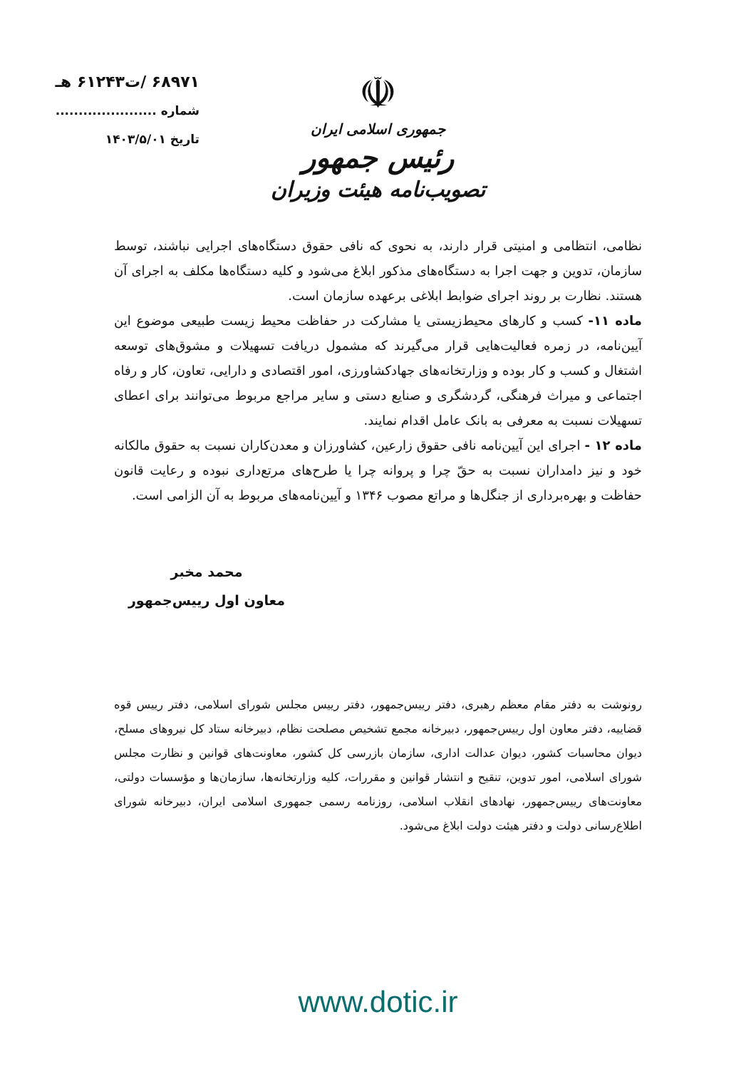☫
جمهوری اسلامی ایران
رئیس جمهور
تصویب‌نامه هیئت وزیران
۶۸۹۷۱ /ت۶۱۲۴۳ هـ
شماره ......................
تاریخ ۱۴۰۳/۵/۰۱
نظامی، انتظامی و امنیتی قرار دارند، به نحوی که نافی حقوق دستگاه‌های اجرایی نباشند، توسط سازمان، تدوین و جهت اجرا به دستگاه‌های مذکور ابلاغ می‌شود و کلیه دستگاه‌ها مکلف به اجرای آن هستند. نظارت بر روند اجرای ضوابط ابلاغی برعهده سازمان است.
ماده ۱۱- کسب و کارهای محیط‌زیستی یا مشارکت در حفاظت محیط زیست طبیعی موضوع این آیین‌نامه، در زمره فعالیت‌هایی قرار می‌گیرند که مشمول دریافت تسهیلات و مشوق‌های توسعه اشتغال و کسب و کار بوده و وزارتخانه‌های جهادکشاورزی، امور اقتصادی و دارایی، تعاون، کار و رفاه اجتماعی و میراث فرهنگی، گردشگری و صنایع دستی و سایر مراجع مربوط می‌توانند برای اعطای تسهیلات نسبت به معرفی به بانک عامل اقدام نمایند.
ماده ۱۲ - اجرای این آیین‌نامه نافی حقوق زارعین، کشاورزان و معدن‌کاران نسبت به حقوق مالکانه خود و نیز دامداران نسبت به حقّ چرا و پروانه چرا یا طرح‌های مرتع‌داری نبوده و رعایت قانون حفاظت و بهره‌برداری از جنگل‌ها و مراتع مصوب ۱۳۴۶ و آیین‌نامه‌های مربوط به آن الزامی است.
محمد مخبر
معاون اول رییس‌جمهور
رونوشت به دفتر مقام معظم رهبری، دفتر رییس‌جمهور، دفتر رییس مجلس شورای اسلامی، دفتر رییس قوه قضاییه، دفتر معاون اول رییس‌جمهور، دبیرخانه مجمع تشخیص مصلحت نظام، دبیرخانه ستاد کل نیروهای مسلح، دیوان محاسبات کشور، دیوان عدالت اداری، سازمان بازرسی کل کشور، معاونت‌های قوانین و نظارت مجلس شورای اسلامی، امور تدوین، تنقیح و انتشار قوانین و مقررات، کلیه وزارتخانه‌ها، سازمان‌ها و مؤسسات دولتی، معاونت‌های رییس‌جمهور، نهادهای انقلاب اسلامی، روزنامه رسمی جمهوری اسلامی ایران، دبیرخانه شورای اطلاع‌رسانی دولت و دفتر هیئت دولت ابلاغ می‌شود.
www.dotic.ir